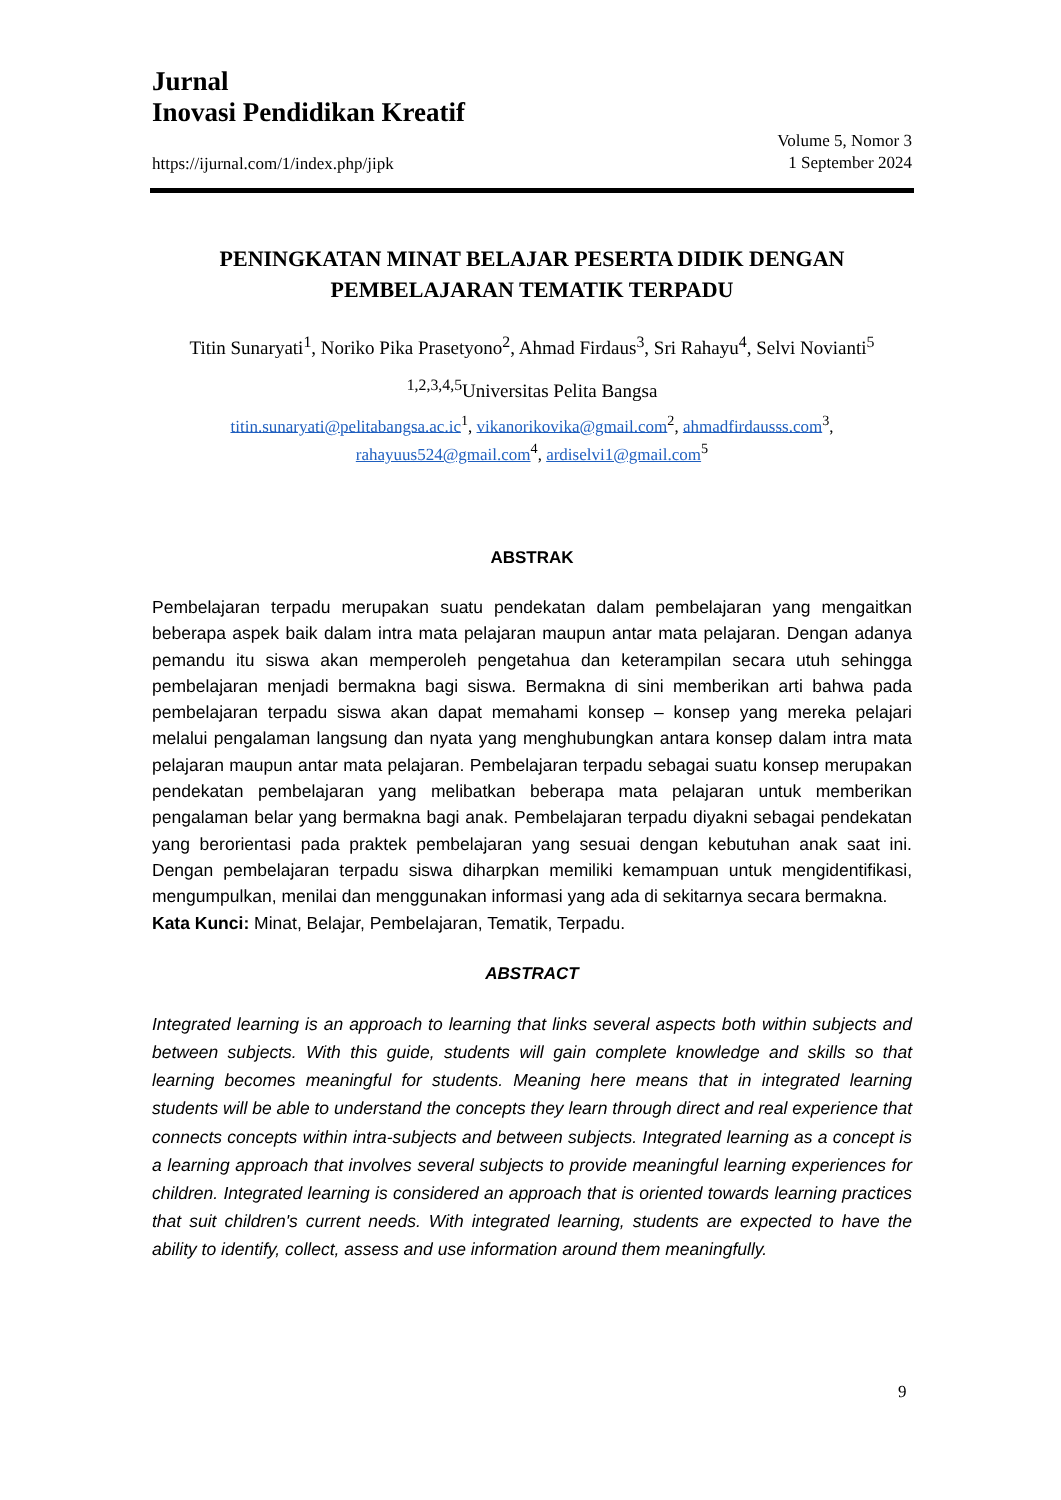Jurnal
Inovasi Pendidikan Kreatif
https://ijurnal.com/1/index.php/jipk Volume 5, Nomor 3
1 September 2024
PENINGKATAN MINAT BELAJAR PESERTA DIDIK DENGAN PEMBELAJARAN TEMATIK TERPADU
Titin Sunaryati<sup>1</sup>, Noriko Pika Prasetyono<sup>2</sup>, Ahmad Firdaus<sup>3</sup>, Sri Rahayu<sup>4</sup>, Selvi Novianti<sup>5</sup>
<sup>1,2,3,4,5</sup>Universitas Pelita Bangsa
titin.sunaryati@pelitabangsa.ac.ic<sup>1</sup>, vikanorikovika@gmail.com<sup>2</sup>, ahmadfirdausss.com<sup>3</sup>, rahayuus524@gmail.com<sup>4</sup>, ardiselvi1@gmail.com<sup>5</sup>
ABSTRAK
Pembelajaran terpadu merupakan suatu pendekatan dalam pembelajaran yang mengaitkan beberapa aspek baik dalam intra mata pelajaran maupun antar mata pelajaran. Dengan adanya pemandu itu siswa akan memperoleh pengetahua dan keterampilan secara utuh sehingga pembelajaran menjadi bermakna bagi siswa. Bermakna di sini memberikan arti bahwa pada pembelajaran terpadu siswa akan dapat memahami konsep – konsep yang mereka pelajari melalui pengalaman langsung dan nyata yang menghubungkan antara konsep dalam intra mata pelajaran maupun antar mata pelajaran. Pembelajaran terpadu sebagai suatu konsep merupakan pendekatan pembelajaran yang melibatkan beberapa mata pelajaran untuk memberikan pengalaman belar yang bermakna bagi anak. Pembelajaran terpadu diyakni sebagai pendekatan yang berorientasi pada praktek pembelajaran yang sesuai dengan kebutuhan anak saat ini. Dengan pembelajaran terpadu siswa diharpkan memiliki kemampuan untuk mengidentifikasi, mengumpulkan, menilai dan menggunakan informasi yang ada di sekitarnya secara bermakna.
Kata Kunci: Minat, Belajar, Pembelajaran, Tematik, Terpadu.
ABSTRACT
Integrated learning is an approach to learning that links several aspects both within subjects and between subjects. With this guide, students will gain complete knowledge and skills so that learning becomes meaningful for students. Meaning here means that in integrated learning students will be able to understand the concepts they learn through direct and real experience that connects concepts within intra-subjects and between subjects. Integrated learning as a concept is a learning approach that involves several subjects to provide meaningful learning experiences for children. Integrated learning is considered an approach that is oriented towards learning practices that suit children's current needs. With integrated learning, students are expected to have the ability to identify, collect, assess and use information around them meaningfully.
9